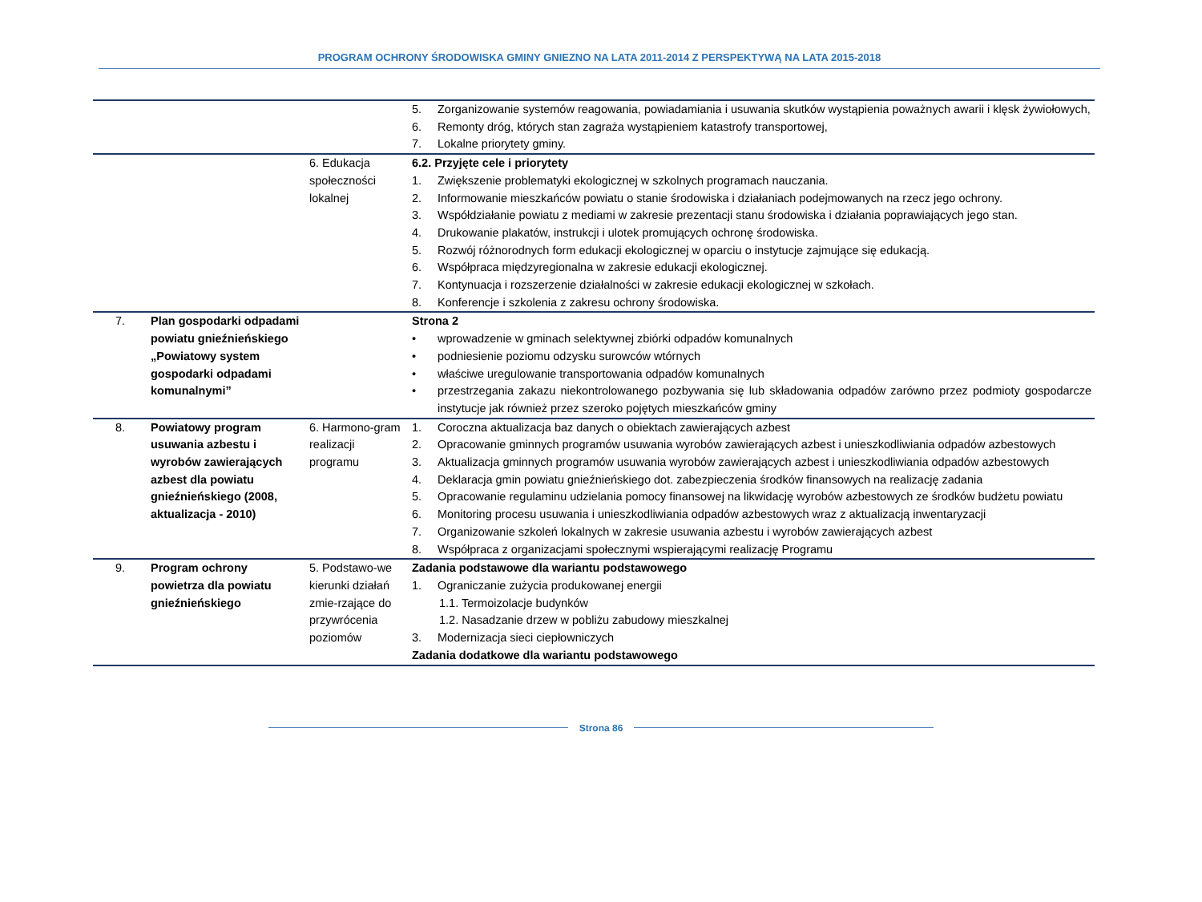PROGRAM OCHRONY ŚRODOWISKA GMINY GNIEZNO NA LATA 2011-2014 Z PERSPEKTYWĄ NA LATA 2015-2018
| | | | 5. Zorganizowanie systemów reagowania, powiadamiania i usuwania skutków wystąpienia poważnych awarii i klęsk żywiołowych, 6. Remonty dróg, których stan zagraża wystąpieniem katastrofy transportowej, 7. Lokalne priorytety gminy. |
| | | 6. Edukacja społeczności lokalnej | 6.2. Przyjęte cele i priorytety 1. Zwiększenie problematyki ekologicznej w szkolnych programach nauczania. 2. Informowanie mieszkańców powiatu o stanie środowiska i działaniach podejmowanych na rzecz jego ochrony. 3. Współdziałanie powiatu z mediami w zakresie prezentacji stanu środowiska i działania poprawiających jego stan. 4. Drukowanie plakatów, instrukcji i ulotek promujących ochronę środowiska. 5. Rozwój różnorodnych form edukacji ekologicznej w oparciu o instytucje zajmujące się edukacją. 6. Współpraca międzyregionalna w zakresie edukacji ekologicznej. 7. Kontynuacja i rozszerzenie działalności w zakresie edukacji ekologicznej w szkołach. 8. Konferencje i szkolenia z zakresu ochrony środowiska. |
| 7. | Plan gospodarki odpadami powiatu gnieźnieńskiego „Powiatowy system gospodarki odpadami komunalnymi” | | Strona 2 • wprowadzenie w gminach selektywnej zbiórki odpadów komunalnych • podniesienie poziomu odzysku surowców wtórnych • właściwe uregulowanie transportowania odpadów komunalnych • przestrzegania zakazu niekontrolowanego pozbywania się lub składowania odpadów zarówno przez podmioty gospodarcze instytucje jak również przez szeroko pojętych mieszkańców gminy |
| 8. | Powiatowy program usuwania azbestu i wyrobów zawierających azbest dla powiatu gnieźnieńskiego (2008, aktualizacja - 2010) | 6. Harmono-gram realizacji programu | 1. Coroczna aktualizacja baz danych o obiektach zawierających azbest 2. Opracowanie gminnych programów usuwania wyrobów zawierających azbest i unieszkodliwiania odpadów azbestowych 3. Aktualizacja gminnych programów usuwania wyrobów zawierających azbest i unieszkodliwiania odpadów azbestowych 4. Deklaracja gmin powiatu gnieźnieńskiego dot. zabezpieczenia środków finansowych na realizację zadania 5. Opracowanie regulaminu udzielania pomocy finansowej na likwidację wyrobów azbestowych ze środków budżetu powiatu 6. Monitoring procesu usuwania i unieszkodliwiania odpadów azbestowych wraz z aktualizacją inwentaryzacji 7. Organizowanie szkoleń lokalnych w zakresie usuwania azbestu i wyrobów zawierających azbest 8. Współpraca z organizacjami społecznymi wspierającymi realizację Programu |
| 9. | Program ochrony powietrza dla powiatu gnieźnieńskiego | 5. Podstawo-we kierunki działań zmie-rzające do przywrócenia poziomów | Zadania podstawowe dla wariantu podstawowego 1. Ograniczanie zużycia produkowanej energii 1.1. Termoizolacje budynków 1.2. Nasadzanie drzew w pobliżu zabudowy mieszkalnej 3. Modernizacja sieci ciepłowniczych Zadania dodatkowe dla wariantu podstawowego |
Strona 86